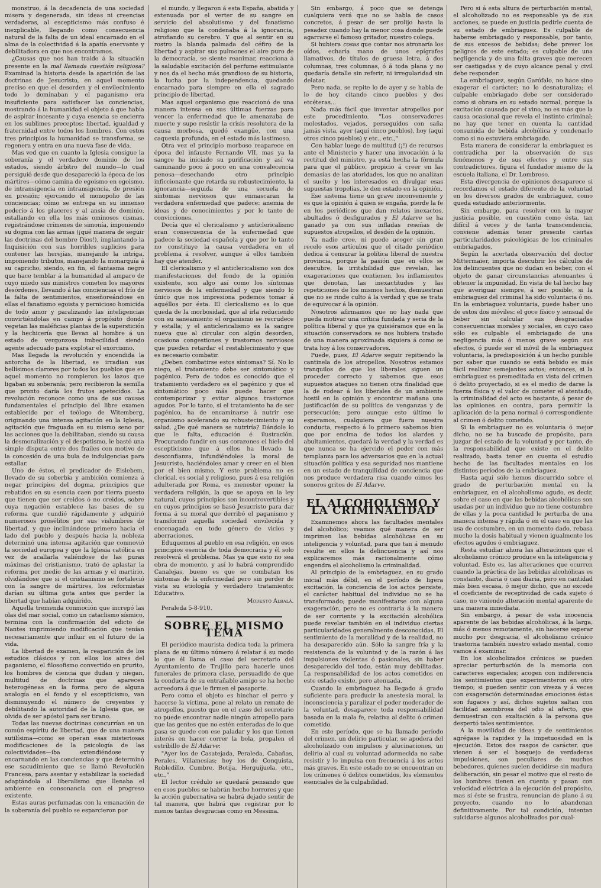monstruo, á la decadencia de una sociedad misera y degenerada, sin ideas ni creencias verdaderas, al escepticismo más confuso é inexplicable, llegando como consecuencia natural de la falta de un ideal encarnado en el alma de la colectividad á la apatía enervante y debilitadora en que nos encontramos.
¿Causas que nos han traido á la situación presente en la mal llamada cuestión religiosa? Examinad la historia desde la aparición de las doctrinas de Jesucristo, en aquel momento preciso en que el desorden y el envilecimiento todo lo dominaban y el paganismo era insuficiente para satisfacer las conciencias, mostrando á la humanidad el objeto á que había de aspirar incesante y cuya esencia se encierra en los sublimes preceptos: libertad, igualdad y fraternidad entre todos los hombres. Con estos tres principios la humanidad se transforma, se regenera y entra en una nueva fase de vida.
Mas ved que en cuanto la Iglesia consigue la soberanía y el verdadero dominio de los estados, siendo árbitro del mundo—lo cual persiguió desde que desapareció la época de los mártires—cómo camina de egoismo en egoismo, de intransigencia en intransigencia, de presión en presión; ejerciendo el monopolio de las conciencias; cómo se entrega en su inmenso poderío á los placeres y al ansia de dominio, estallando en ella los más ominosos cismas, registrándose crímenes de simonía, imponiendo su dogma con las armas (¡qué manera de seguir las doctrinas del hombre Dios!), implantando la Inquisición con sus horribles suplicios para contener las herejías, manejando la intriga, imponiendo tributos, manejando la monarquía á su capricho, siendo, en fin, el fantasma negro que hace temblar á la humanidad al amparo de cuyo miedo sus ministros cometen los mayores desórdenes, llevando á las conciencias el frío de la falta de sentimientos, enseñoreándose en ellas el fanatismo egoista y pernicioso homicida de todo amor y paralizando las inteligencias convirtiéndolas en campo á propósito donde vegetan las maléficias plantas de la superstición y la hechicería que llevan al hombre á un estado de vergonzosa imbecilidad siendo agente adecuado para explotar el exorcismo.
Mas llegada la revolución y encendida la antorcha de la libertad, se irradian sus bellísimos clarores por todos los pueblos que en aquel momento no rompieron los lazos que ligaban su soberanía; pero recibieron la semilla que pronto daría los frutos apetecidos. La revolución reconoce como una de sus causas fundamentales el principio del libre examen establecido por el teólogo de Witemberg, originando una intensa agitación en la Iglesia, agitación que fraguada en su mismo seno por las acciones que la debilitaban, siendo su causa la desmoralización y el despotismo, le bastó una simple disputa entre dos frailes con motivo de la concesión de una bula de indulgencias para estallar.
Uno de éstos, el predicador de Eislebem, llevado de su soberbia y ambición comienza á negar principios del dogma, principios que rebatidos en su esencia caen por tierra puesto que tienen que ser creidos ó no creidos, sobre cuya negación establece las bases de su reforma que cundió rápidamente y adquirió numerosos prosélitos por sus vislumbres de libertad, y que inclinándose primero hacia el lado del pueblo y después hacia la nobleza determinó una intensa agitación que conmovió la sociedad europea y que la Iglesia católica en vez de acallarla valiéndose de las puras máximas del cristianismo, trató de aplastar la reforma por medio de las armas y el martirio, olvidándose que si el cristianismo se fortaleció con la sangre de mártires, los reformistas darían su última gota antes que perder la libertad que habían adquirido.
Aquella tremenda conmoción que increpó las olas del mar social, como un cataclismo sísmico, termina con la confirmación del edicto de Nantes imprimiendo modificación que tenían necesariamente que influir en el futuro de la vida.
La libertad de examen, la reaparición de los estudios clásicos y con ellos los aires del paganismo, el filosofismo convertido en prurito, los hombres de ciencia que dudan y niegan, multitud de doctrinas que aparecen heterogéneas en la forma pero de alguna analogía en el fondo y el escepticismo, van disminuyendo el número de creyentes y debilitando la autoridad de la Iglesia que, se olvida de ser apóstol para ser tirano.
Todas las nuevas doctrinas concurrían en un común espíritu de libertad, que de una manera sutilísima—como se operan esas misteriosas modificaciones de la psicología de las colectividades—iba extendiéndose y encarnando en las conciencias y que determinó ese sacudimiento que se llamó Revolución Francesa, para asentar y estabilizar la sociedad adaptándola al liberalismo que llenaba el ambiente en consonancia con el progreso existente.
Estas auras perfumadas con la emanación de la soberanía del pueblo se esparcieron por
el mundo, y llegaron á esta España, abatida y extenuada por el verter de su sangre en servicio del absolutismo y del fanatismo religioso que la condenaba á la ignorancia, atrofiando su cerebro. Y que al sentir en su rostro la blanda palmada del céfiro de la libertad y aspirar sus pulmones el aire puro de la democracia, se siente reanimar, reacciona á la saludable excitación del perfume estimulante y nos da el hecho más grandioso de su historia, la lucha por la independencia, quedando encarnado para siempre en ella el sagrado principio de libertad.
Mas aquel organismo que reaccionó de una manera intensa en sus últimas fuerzas para vencer la enfermedad que le amenazaba de muerte y supo resistir la crisis resolutora de la causa morbosa, quedó exangüe, con una caquexia profunda, en el estado más lastimoso.
Otra vez el principio morboso reaparece en época del infausto Fernando VII, mas ya la sangre ha iniciado su purificación y así va caminando poco á poco en una convalecencia penosa—desechando otro principio inficcionante que retarda su robustecimiento, la ignorancia—seguida de una secuela de síntomas nerviosos que enmascaran la verdadera enfermedad que padece: anemia de ideas y de conocimientos y por lo tanto de convicciones.
Decía que el clericalismo y anticlericalismo eran consecuencia de la enfermedad que padece la sociedad española y que por lo tanto no constituye la causa verdadera en el problema á resolver, aunque á ellos también hay que atender.
El clericalismo y el anticlericalismo son dos manifestaciones del fondo de la opinión existente, son algo así como los síntomas nerviosos de la enfermedad y que siendo lo único que nos impresiona podemos tomar á aquéllos por ésta. El clericalismo es lo que queda de la morbosidad, que al irla reduciendo con su saneamiento el organismo se recrudece y estalla; y el anticlericalismo es la sangre nueva que al circular con algún desorden, ocasiona congestiones y trastornos nerviosos que pueden retardar el restablecimiento y que es necesario combatir.
¿Deben combatirse estos síntomas? Sí. No lo niego, el tratamiento debe ser sintomático y pagénico. Pero de todos es conocido que el tratamiento verdadero es el pagénico y que el sintomático poco más puede hacer que contemporizar y evitar algunos trastornos agudos. Por lo tanto, si el tratamiento ha de ser pagénico, ha de encaminarse á nutrir ese organismo acelerando su robustecimiento y su salud. ¿De qué manera se nutriría? Dándole lo que le falta, educación é ilustración. Procurando fundir en sus corazones el hielo del escepticismo que á ellos ha llevado la desconfianza, infundiéndoles la moral de Jesucristo, haciéndoles amar y creer en el bien por el bien mismo. Y este problema no es clerical, es social y religioso, pues á esa religión adulterada por Roma, es menester oponer la verdadera religión, la que se apoya en la ley natural, cuyos principios son incontrovertibles y en cuyos principios se basó Jesucristo para dar forma á su moral que derribó el paganismo y transformó aquella sociedad envilecida y encenagada en todo género de vicios y aberraciones.
Eduquemos al pueblo en esa religión, en esos principios esencia de toda democracia y él solo resolverá el problema. Mas ya que esto no sea obra de momento, y así lo habrá comprendido Canalejas, bueno es que se combatan los síntomas de la enfermedad pero sin perder de vista su etiología y verdadero tratamiento: Educativo.
Modesto Albalá.
Peraleda 5-8-910.
SOBRE EL MISMO TEMA
El periódico maurista dedica toda la primera plana de su último número á relatar á su modo lo que él llama el caso del secretario del Ayuntamiento de Trujillo para hacerle unos funerales de primera clase, persuadido de que la conducta de su entrañable amigo se ha hecho acreedora á que le firmen el pasaporte.
Pero como el objeto es hinchar el perro y hacerse la víctima, pone al relato un remate de atropellos, puesto que en el caso del secretario no puede encontrar nadie ningún atropello para que las gentes que no estén enteradas de lo que pasa se quede con ese paladar y los que tienen interés en hacer correr la bola, propalen el estribillo de El Adarve:
"Ayer los de Casatejada, Peraleda, Cabañas, Perales, Villamesías; hoy los de Conquista, Robledillo, Cumbre, Botija, Herguijuela, etc., etc.,"
El lector crédulo se quedará pensando que en esos pueblos se habrán hecho horrores y que la acción gubernativa se habrá dejado sentir de tal manera, que habrá que registrar por lo menos tantas desgracias como en Messina.
Sin embargo, á poco que se detenga cualquiera verá que no se habla de casos concretos, á pesar de ser prolijo hasta la pesadez cuando hay la menor cosa donde puede agarrarse el famoso gritador, nuestro colega.
Si hubiera cosas que contar nos atronaría los oídos, echaría mano de unos epígrafes llamativos, de títulos de gruesa letra, á dos columnas, tres columnas, ó á toda plana y no quedaría detalle sin referir, ni irregularidad sin delatar.
Pero nada, se repite lo de ayer y se habla de lo de hoy citando cinco pueblos y dos etcéteras...
Nada más fácil que inventar atropellos por este procedimiento. "Los conservadores molestados, vejados, perseguidos con saña jamás vista, ayer (aquí cinco pueblos), hoy (aquí otros cinco pueblos) y etc., etc.,"
Con hablar luego de multitud (¡!) de recursos ante el Ministerio y hacer una invocación á la rectitud del ministro, ya está hecha la fórmula para que el público, propicio á creer en las demasías de las atoridades, los que no analizan el suelto y los interesados en divulgar esas supuestas tropelías, le den estado en la opinión.
Ese sistema tiene un grave inconveniente y es que la opinión á quien se engaña, pierde la fe en los periódicos que dan relatos inexactos, abultados ó desfigurados y El Adarve se ha ganado ya con sus infladas reseñas de supuestos atropellos, el desdén de la opinión.
Ya nadie cree, ni puede acoger sin gran recelo esos artículos que el citado periódico dedica á censurar la política liberal de nuestra provincia, porque la pasión que en ellos se descubre, la irritabilidad que revelan, las exageraciones que contienen, los inflamientos que denotan, las inexactitudes y las repeticiones de los mismos hechos, demuestran que no se rinde culto á la verdad y que se trata de equivocar á la opinión.
Nosotros afirmamos que no hay nada que pueda motivar una crítica fundada y seria de la política liberal y que ya quisiéramos que en la situación conservadora se nos hubiera tratado de una manera aproximada siquiera á como se trata hoy á los conservadores.
Puede, pues, El Adarve seguir repitiendo la cantinela de los atropellos. Nosotros estamos tranquilos de que los liberales siguen un proceder correcto y sabemos que esos supuestos ataques no tienen otra finalidad que la de rodear á los liberales de un ambiente hostil en la opinión y encontrar mañana una justificación de su política de venganzas y de persecución; pero aunque esto último lo esperamos, cualquiera que fuera nuestra conducta, respecto á lo primero sabemos bien que por encima de todos los alardes y abultamientos, quedará la verdad y la verdad es que nunca se ha ejercido el poder con más templanza para los adversarios que en la actual situación política y esa seguridad nos mantiene en un estado de tranquilidad de conciencia que nos produce verdadera risa cuando oimos los sonoros gritos de El Adarve.
EL ALCOHOLISMO Y LA CRIMINALIDAD
Examinemos ahora las facultades mentales del alcohólico; veamos qué manera de ser imprimen las bebidas alcohólicas en su inteligencia y voluntad, para que tan á menudo resulte en ellos la delincuencia y así nos explicaremos más racionalmente cómo engendra el alcoholismo la criminalidad.
Al principio de la embriaguez, en su grado inicial más débil, en el período de ligera excitación, la conciencia de los actos persiste, el carácter habitual del individuo no se ha transformado; puede manifestarse con alguna exageración, pero no es contraria á la manera de ser corriente y la excitación alcohólica puede revelar también en el individuo ciertas particularidades generalmente desconocidas. El sentimiento de la moralidad y de la realidad, no ha desaparecido aún. Sólo la sangre fría y la resistencia de la voluntad y de la razón á las impulsiones violentas ó pasionales, sin haber desaparecido del todo, están muy debilitadas. La responsabilidad de los actos cometidos en este estado existe, pero atenuada.
Cuando la embriaguez ha llegado á grado suficiente para producir la anestesia moral, la inconsciencia y paralizar el poder moderador de la voluntad, desaparece toda responsabilidad basada en la mala fe, relativa al delito ó crimen cometido.
En este período, que se ha llamado período del crimen, un delirio particular, se apodera del alcoholizado con impulsos y alucinaciones, un delirio al cual su voluntad adormecida no sabe resistir y lo impulsa con frecuencia á los actos más graves. En este estado no se encuentran en los crímenes ó delitos cometidos, los elementos esenciales de la culpabilidad.
Pero si á esta altura de perturbación mental, el alcoholizado no es responsable ya de sus acciones, se puede en justicia pedirle cuenta de su estado de embriaguez. Es culpable de haberse embriagado y responsable, por tanto, de sus excesos de bebidas; debe prever los peligros de este estado; es culpable de una negligencia y de una falta graves que merecen ser castigadas y de cuyo alcance penal y civil debe responder.
La embriaguez, según Garófalo, no hace sino exagerar el carácter; no lo desnaturaliza; el culpable embriagado debe ser considerado como si obrara en su estado normal, porque la excitación causada por el vino, no es más que la causa ocasional que revela el instinto criminal; no hay que tener en cuenta la cantidad consumida de bebida alcohólica y condenarlo como si no estuviera embriagado.
Esta manera de considerar la embriaguez es contradicha por la observación de sus fenómenos y de sus efectos y entre sus contradictores, figura el fundador mismo de la escuela italiana, el Dr. Lombroso.
Esta divergencia de opiniones desaparece si recordamos el estado diferente de la voluntad en los diversos grados de embriaguez, como queda estudiado anteriormente.
Sin embargo, para resolver con la mayor justicia posible, en cuestión como ésta, tan difícil á veces y de tanta transcendencia, conviene además tener presente ciertas particularidades psicológicas de los criminales embriagados.
Según la acertada observación del doctor Mittermaier, importa descubrir los cálculos de los delincuentes que no dudan en beber, con el objeto de ganar circunstancias atenuantes ú obtener la impunidad. En vista de tal hecho hay que averiguar siempre, á ser posible, si la embriaguez del criminal ha sido voluntaria ó no. En la embriaguez voluntaria, puede haber uno de estos dos móviles: el goce físico y sensual de beber sin calcular sus desgraciadas consecuencias morales y sociales, en cuyo caso sólo es culpable el embriagado de una negligencia más ó menos grave según sus efectos, ó puede ser el móvil de la embriaguez voluntaria, la predisposición á un hecho punible por saber que cuando se está bebido es más fácil realizar semejantes actos; entonces, si la embriaguez es premeditada en vista del crimen ó delito proyectado, si es el medio de darse la fuerza física y el valor de cometer el atentado, la criminalidad del acto es bastante, á pesar de las opiniones en contra, para permitir la aplicación de la pena normal ó correspondiente al crimen ó delito cometido.
Si la embriaguez no es voluntaria ó mejor dicho, no se ha buscado de propósito, para juzgar del estado de la voluntad y por tanto, de la responsabilidad que existe en el delito realizado, basta tener en cuenta el estudio hecho de las facultades mentales en los distintos períodos de la embriaguez.
Hasta aquí sólo hemos discurrido sobre el grado de perturbación mental en la embriaguez, en el alcoholismo agudo, es decir, sobre el caso en que las bebidas alcohólicas son usadas por un individuo que no tiene costumbre de ellas y la poca cantidad le perturba de una manera intensa y rápida ó en el caso en que las usa de costumbre, en un momento dado, rebasa mucho la dosis habitual y vienen igualmente los efectos agudos ó embriaguez.
Resta estudiar ahora las alteraciones que el alcoholismo crónico produce en la inteligencia y voluntad. Esto es, las alteraciones que ocurren cuando la práctica de las bebidas alcohólicas es constante, diaria ó casi diaria, pero en cantidad más bien escasa, ó mejor dicho, que no excede el coeficiente de receptividad de cada sujeto ó caso, no viniendo alteración mental aparente de una manera inmediata.
Sin embargo, á pesar de esta inocencia aparente de las bebidas alcohólicas, á la larga, más ó menos remotamente, sin hacerse esperar mucho por desgracia, el alcoholismo crónico trastorna también nuestro estado mental, como vamos á examinar.
En los alcoholizados crónicos se pueden apreciar perturbación de la memoria con caracteres especiales; acogen con indiferencia los sentimientos que experimenteron en otro tiempo; si pueden sentir con viveza y á veces con exageración determinadas emociones éstas son fugaces y así, dichos sujetos saltan con facilidad asombrosa del odio al afecto, que demuestran con exaltación á la persona que despertó tales sentimientos.
A la movilidad de ideas y de sentimientos agrégase la rapidez y la impetuosidad en la ejecución. Estos dos rasgos de carácter, que vienen á ser el bosquejo de verdaderas impulsiones, son peculiares de muchos bebedores, quienes suelen decidirse sin madura deliberación, sin pesar el motivo que el resto de los hombres tienen en cuenta y pasan con velocidad eléctrica á la ejecución del propósito, mas si éste se frustra, renuncian de plano á su proyecto, cuando no lo abandonan definitivamente. Por tal condición, intentan suicidarse algunos alcoholizados por cual-